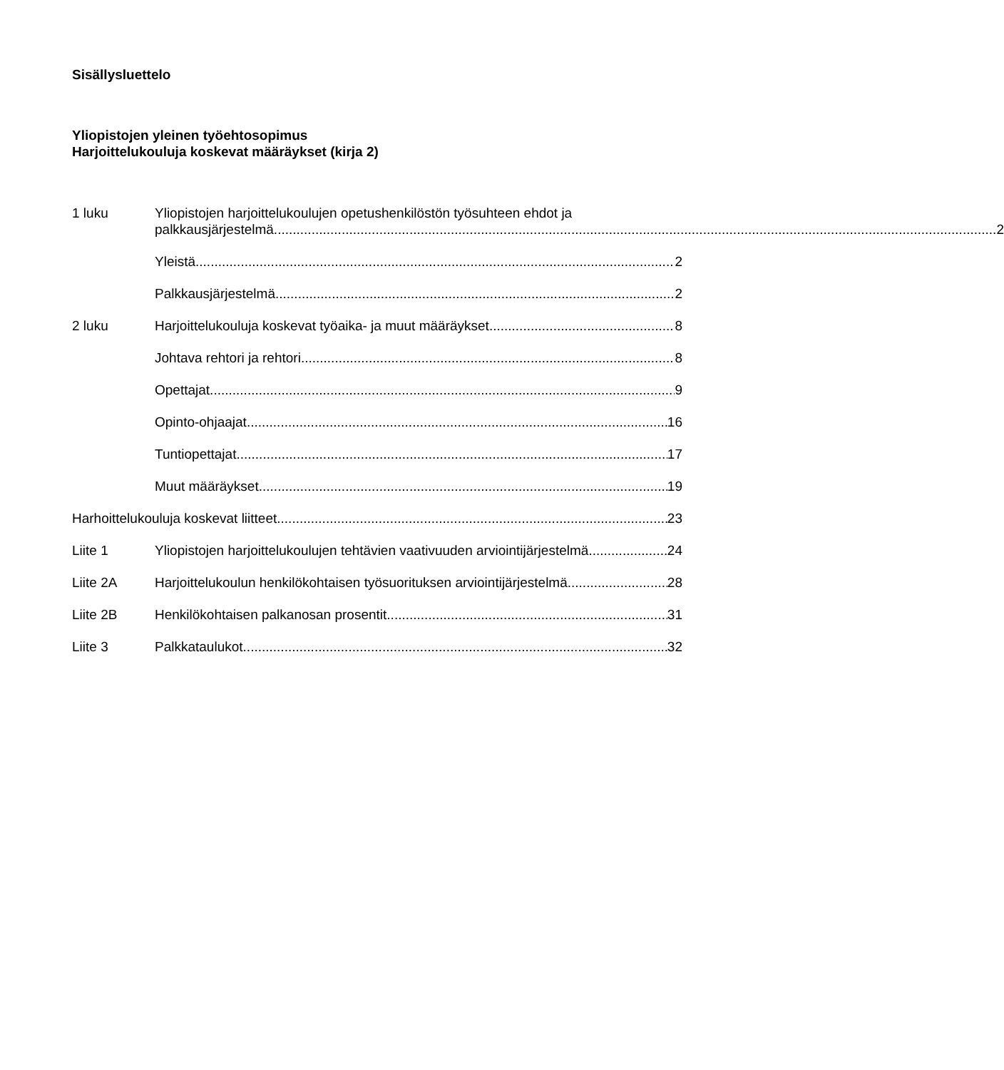Sisällysluettelo
Yliopistojen yleinen työehtosopimus
Harjoittelukouluja koskevat määräykset (kirja 2)
1 luku Yliopistojen harjoittelukoulujen opetushenkilöstön työsuhteen ehdot ja
palkkausjärjestelmä 2
Yleistä 2
Palkkausjärjestelmä 2
2 luku Harjoittelukouluja koskevat työaika- ja muut määräykset 8
Johtava rehtori ja rehtori 8
Opettajat 9
Opinto-ohjaajat 16
Tuntiopettajat 17
Muut määräykset 19
Harhoittelukouluja koskevat liitteet 23
Liite 1 Yliopistojen harjoittelukoulujen tehtävien vaativuuden arviointijärjestelmä 24
Liite 2A Harjoittelukoulun henkilökohtaisen työsuorituksen arviointijärjestelmä 28
Liite 2B Henkilökohtaisen palkanosan prosentit 31
Liite 3 Palkkataulukot 32